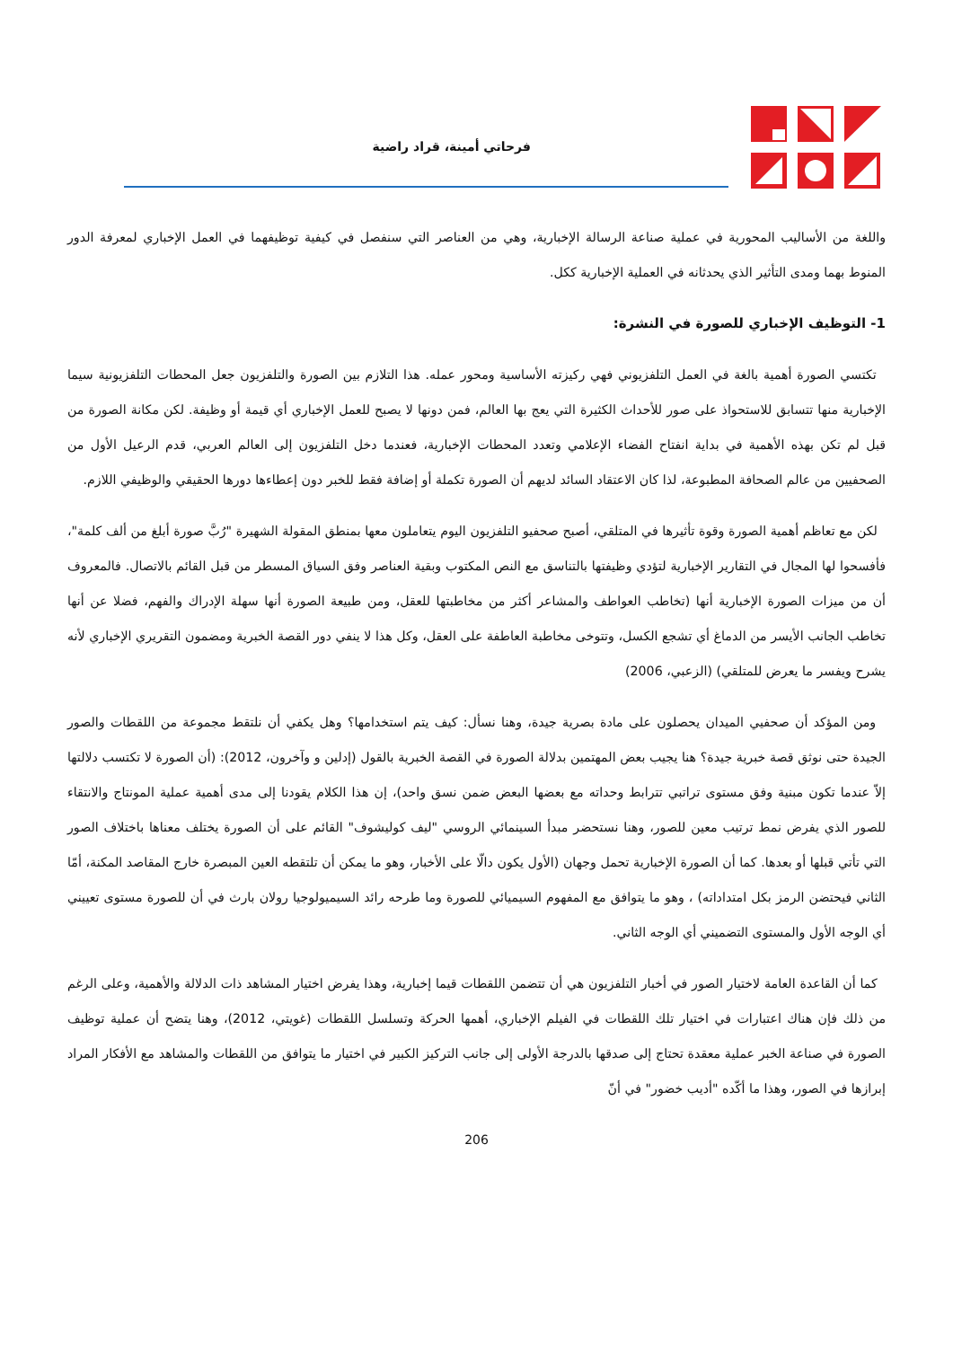فرحاتي أمينة، قراد راضية
واللغة من الأساليب المحورية في عملية صناعة الرسالة الإخبارية، وهي من العناصر التي سنفصل في كيفية توظيفهما في العمل الإخباري لمعرفة الدور المنوط بهما ومدى التأثير الذي يحدثانه في العملية الإخبارية ككل.
1- التوظيف الإخباري للصورة في النشرة:
تكتسي الصورة أهمية بالغة في العمل التلفزيوني فهي ركيزته الأساسية ومحور عمله. هذا التلازم بين الصورة والتلفزيون جعل المحطات التلفزيونية سيما الإخبارية منها تتسابق للاستحواذ على صور للأحداث الكثيرة التي يعج بها العالم، فمن دونها لا يصبح للعمل الإخباري أي قيمة أو وظيفة. لكن مكانة الصورة من قبل لم تكن بهذه الأهمية في بداية انفتاح الفضاء الإعلامي وتعدد المحطات الإخبارية، فعندما دخل التلفزيون إلى العالم العربي، قدم الرعيل الأول من الصحفيين من عالم الصحافة المطبوعة، لذا كان الاعتقاد السائد لديهم أن الصورة تكملة أو إضافة فقط للخبر دون إعطاءها دورها الحقيقي والوظيفي اللازم.
لكن مع تعاظم أهمية الصورة وقوة تأثيرها في المتلقي، أصبح صحفيو التلفزيون اليوم يتعاملون معها بمنطق المقولة الشهيرة "رُبَّ صورة أبلغ من ألف كلمة"، فأفسحوا لها المجال في التقارير الإخبارية لتؤدي وظيفتها بالتناسق مع النص المكتوب وبقية العناصر وفق السياق المسطر من قبل القائم بالاتصال. فالمعروف أن من ميزات الصورة الإخبارية أنها (تخاطب العواطف والمشاعر أكثر من مخاطبتها للعقل، ومن طبيعة الصورة أنها سهلة الإدراك والفهم، فضلا عن أنها تخاطب الجانب الأيسر من الدماغ أي تشجع الكسل، وتتوخى مخاطبة العاطفة على العقل، وكل هذا لا ينفي دور القصة الخبرية ومضمون التقريري الإخباري لأنه يشرح ويفسر ما يعرض للمتلقي) (الزعبي، 2006)
ومن المؤكد أن صحفيي الميدان يحصلون على مادة بصرية جيدة، وهنا نسأل: كيف يتم استخدامها؟ وهل يكفي أن نلتقط مجموعة من اللقطات والصور الجيدة حتى نوثق قصة خبرية جيدة؟ هنا يجيب بعض المهتمين بدلالة الصورة في القصة الخبرية بالقول (إدلين و وآخرون، 2012): (أن الصورة لا تكتسب دلالتها إلاّ عندما تكون مبنية وفق مستوى تراتبي تترابط وحداته مع بعضها البعض ضمن نسق واحد)، إن هذا الكلام يقودنا إلى مدى أهمية عملية المونتاج والانتقاء للصور الذي يفرض نمط ترتيب معين للصور، وهنا نستحضر مبدأ السينمائي الروسي "ليف كوليشوف" القائم على أن الصورة يختلف معناها باختلاف الصور التي تأتي قبلها أو بعدها. كما أن الصورة الإخبارية تحمل وجهان (الأول يكون دالّا على الأخبار، وهو ما يمكن أن تلتقطه العين المبصرة خارج المقاصد المكنة، أمّا الثاني فيحتضن الرمز بكل امتداداته) ، وهو ما يتوافق مع المفهوم السيميائي للصورة وما طرحه رائد السيميولوجيا رولان بارث في أن للصورة مستوى تعييني أي الوجه الأول والمستوى التضميني أي الوجه الثاني.
كما أن القاعدة العامة لاختيار الصور في أخبار التلفزيون هي أن تتضمن اللقطات قيما إخبارية، وهذا يفرض اختيار المشاهد ذات الدلالة والأهمية، وعلى الرغم من ذلك فإن هناك اعتبارات في اختيار تلك اللقطات في الفيلم الإخباري، أهمها الحركة وتسلسل اللقطات (غويتي، 2012)، وهنا يتضح أن عملية توظيف الصورة في صناعة الخبر عملية معقدة تحتاج إلى صدقها بالدرجة الأولى إلى جانب التركيز الكبير في اختيار ما يتوافق من اللقطات والمشاهد مع الأفكار المراد إبرازها في الصور، وهذا ما أكّده "أديب خضور" في أنّ
206